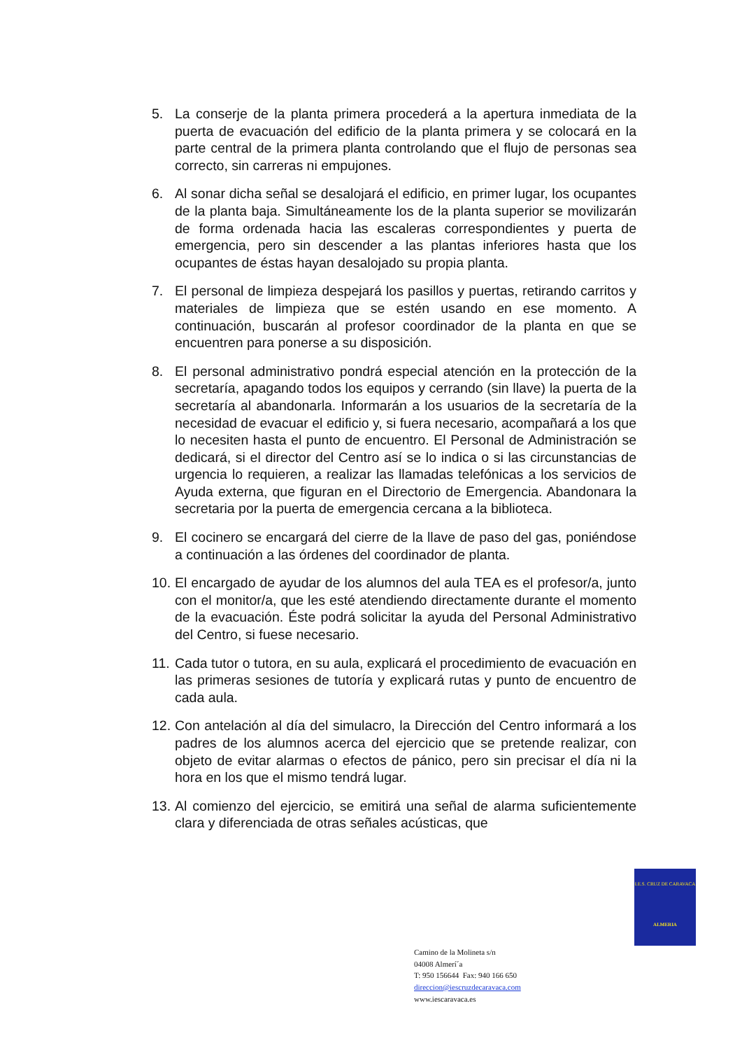5. La conserje de la planta primera procederá a la apertura inmediata de la puerta de evacuación del edificio de la planta primera y se colocará en la parte central de la primera planta controlando que el flujo de personas sea correcto, sin carreras ni empujones.
6. Al sonar dicha señal se desalojará el edificio, en primer lugar, los ocupantes de la planta baja. Simultáneamente los de la planta superior se movilizarán de forma ordenada hacia las escaleras correspondientes y puerta de emergencia, pero sin descender a las plantas inferiores hasta que los ocupantes de éstas hayan desalojado su propia planta.
7. El personal de limpieza despejará los pasillos y puertas, retirando carritos y materiales de limpieza que se estén usando en ese momento. A continuación, buscarán al profesor coordinador de la planta en que se encuentren para ponerse a su disposición.
8. El personal administrativo pondrá especial atención en la protección de la secretaría, apagando todos los equipos y cerrando (sin llave) la puerta de la secretaría al abandonarla. Informarán a los usuarios de la secretaría de la necesidad de evacuar el edificio y, si fuera necesario, acompañará a los que lo necesiten hasta el punto de encuentro. El Personal de Administración se dedicará, si el director del Centro así se lo indica o si las circunstancias de urgencia lo requieren, a realizar las llamadas telefónicas a los servicios de Ayuda externa, que figuran en el Directorio de Emergencia. Abandonara la secretaria por la puerta de emergencia cercana a la biblioteca.
9. El cocinero se encargará del cierre de la llave de paso del gas, poniéndose a continuación a las órdenes del coordinador de planta.
10. El encargado de ayudar de los alumnos del aula TEA es el profesor/a, junto con el monitor/a, que les esté atendiendo directamente durante el momento de la evacuación. Éste podrá solicitar la ayuda del Personal Administrativo del Centro, si fuese necesario.
11. Cada tutor o tutora, en su aula, explicará el procedimiento de evacuación en las primeras sesiones de tutoría y explicará rutas y punto de encuentro de cada aula.
12. Con antelación al día del simulacro, la Dirección del Centro informará a los padres de los alumnos acerca del ejercicio que se pretende realizar, con objeto de evitar alarmas o efectos de pánico, pero sin precisar el día ni la hora en los que el mismo tendrá lugar.
13. Al comienzo del ejercicio, se emitirá una señal de alarma suficientemente clara y diferenciada de otras señales acústicas, que
I.E.S. CRUZ DE CARAVACA
ALMERIA
Camino de la Molineta s/n
04008 Almerí´a
T: 950 156644 Fax: 940 166 650
direccion@iescruzdecaravaca.com
www.iescaravaca.es